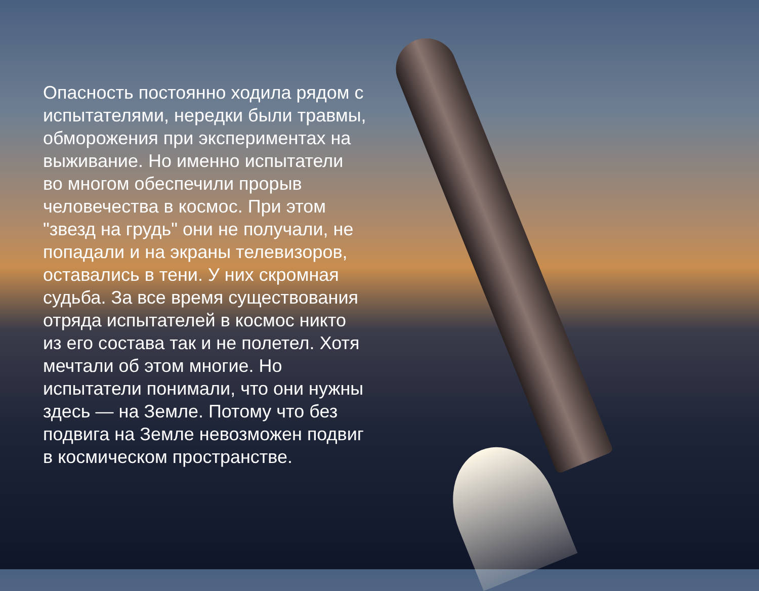Опасность постоянно ходила рядом с испытателями, нередки были травмы, обморожения при экспериментах на выживание. Но именно испытатели во многом обеспечили прорыв человечества в космос. При этом "звезд на грудь" они не получали, не попадали и на экраны телевизоров, оставались в тени. У них скромная судьба. За все время существования отряда испытателей в космос никто из его состава так и не полетел. Хотя мечтали об этом многие. Но испытатели понимали, что они нужны здесь — на Земле. Потому что без подвига на Земле невозможен подвиг в космическом пространстве.